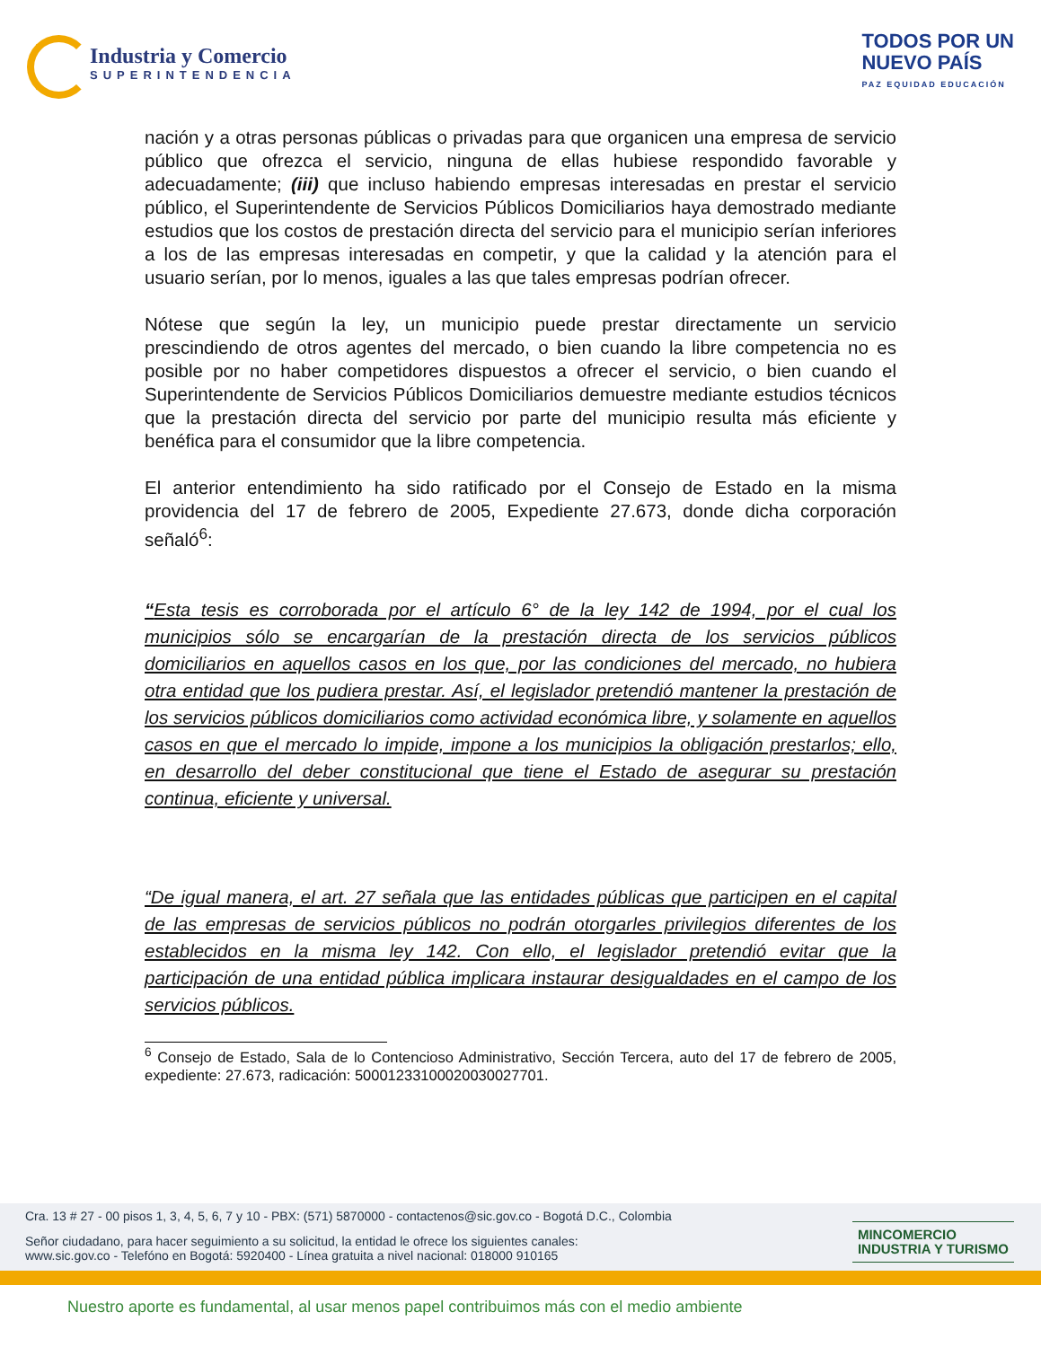Industria y Comercio
SUPERINTENDENCIA
TODOS POR UN
NUEVO PAÍS
PAZ EQUIDAD EDUCACIÓN
nación y a otras personas públicas o privadas para que organicen una empresa de servicio público que ofrezca el servicio, ninguna de ellas hubiese respondido favorable y adecuadamente; (iii) que incluso habiendo empresas interesadas en prestar el servicio público, el Superintendente de Servicios Públicos Domiciliarios haya demostrado mediante estudios que los costos de prestación directa del servicio para el municipio serían inferiores a los de las empresas interesadas en competir, y que la calidad y la atención para el usuario serían, por lo menos, iguales a las que tales empresas podrían ofrecer.
Nótese que según la ley, un municipio puede prestar directamente un servicio prescindiendo de otros agentes del mercado, o bien cuando la libre competencia no es posible por no haber competidores dispuestos a ofrecer el servicio, o bien cuando el Superintendente de Servicios Públicos Domiciliarios demuestre mediante estudios técnicos que la prestación directa del servicio por parte del municipio resulta más eficiente y benéfica para el consumidor que la libre competencia.
El anterior entendimiento ha sido ratificado por el Consejo de Estado en la misma providencia del 17 de febrero de 2005, Expediente 27.673, donde dicha corporación señaló<sup>6</sup>:
“Esta tesis es corroborada por el artículo 6° de la ley 142 de 1994, por el cual los municipios sólo se encargarían de la prestación directa de los servicios públicos domiciliarios en aquellos casos en los que, por las condiciones del mercado, no hubiera otra entidad que los pudiera prestar. Así, el legislador pretendió mantener la prestación de los servicios públicos domiciliarios como actividad económica libre, y solamente en aquellos casos en que el mercado lo impide, impone a los municipios la obligación prestarlos; ello, en desarrollo del deber constitucional que tiene el Estado de asegurar su prestación continua, eficiente y universal.
“De igual manera, el art. 27 señala que las entidades públicas que participen en el capital de las empresas de servicios públicos no podrán otorgarles privilegios diferentes de los establecidos en la misma ley 142. Con ello, el legislador pretendió evitar que la participación de una entidad pública implicara instaurar desigualdades en el campo de los servicios públicos.
<sup>6</sup> Consejo de Estado, Sala de lo Contencioso Administrativo, Sección Tercera, auto del 17 de febrero de 2005, expediente: 27.673, radicación: 50001233100020030027701.
Cra. 13 # 27 - 00 pisos 1, 3, 4, 5, 6, 7 y 10 - PBX: (571) 5870000 - contactenos@sic.gov.co - Bogotá D.C., Colombia
Señor ciudadano, para hacer seguimiento a su solicitud, la entidad le ofrece los siguientes canales:
www.sic.gov.co - Telefóno en Bogotá: 5920400 - Línea gratuita a nivel nacional: 018000 910165
MINCOMERCIO
INDUSTRIA Y TURISMO
Nuestro aporte es fundamental, al usar menos papel contribuimos más con el medio ambiente